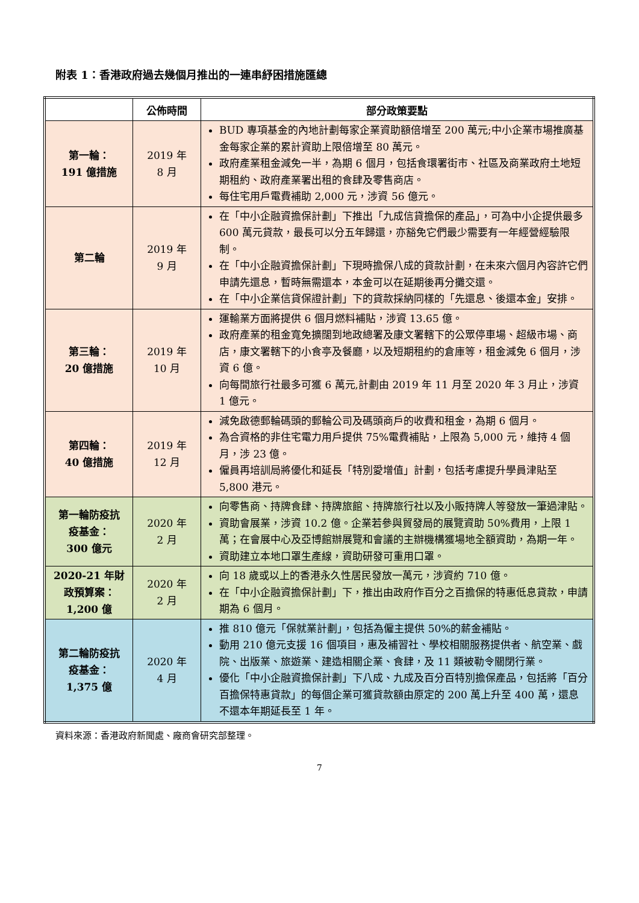附表 1：香港政府過去幾個月推出的一連串紓困措施匯總
| | 公佈時間 | 部分政策要點 |
| --- | --- | --- |
| 第一輪： 191 億措施 | 2019 年 8 月 | BUD 專項基金的內地計劃每家企業資助額倍增至 200 萬元;中小企業市場推廣基金每家企業的累計資助上限倍增至 80 萬元。 政府產業租金減免一半，為期 6 個月，包括食環署街市、社區及商業政府土地短期租約、政府產業署出租的食肆及零售商店。 每住宅用戶電費補助 2,000 元，涉資 56 億元。 |
| 第二輪 | 2019 年 9 月 | 在「中小企融資擔保計劃」下推出「九成信貸擔保的產品」，可為中小企提供最多 600 萬元貸款，最長可以分五年歸還，亦豁免它們最少需要有一年經營經驗限制。 在「中小企融資擔保計劃」下現時擔保八成的貸款計劃，在未來六個月內容許它們申請先還息，暫時無需還本，本金可以在延期後再分攤交還。 在「中小企業信貸保證計劃」下的貸款採納同樣的「先還息、後還本金」安排。 |
| 第三輪： 20 億措施 | 2019 年 10 月 | 運輸業方面將提供 6 個月燃料補貼，涉資 13.65 億。 政府產業的租金寬免擴闊到地政總署及康文署轄下的公眾停車場、超級市場、商店，康文署轄下的小食亭及餐廳，以及短期租約的倉庫等，租金減免 6 個月，涉資 6 億。 向每間旅行社最多可獲 6 萬元,計劃由 2019 年 11 月至 2020 年 3 月止，涉資 1 億元。 |
| 第四輪： 40 億措施 | 2019 年 12 月 | 減免啟德郵輪碼頭的郵輪公司及碼頭商戶的收費和租金，為期 6 個月。 為合資格的非住宅電力用戶提供 75%電費補貼，上限為 5,000 元，維持 4 個月，涉 23 億。 僱員再培訓局將優化和延長「特別愛增值」計劃，包括考慮提升學員津貼至 5,800 港元。 |
| 第一輪防疫抗 疫基金： 300 億元 | 2020 年 2 月 | 向零售商、持牌食肆、持牌旅館、持牌旅行社以及小販持牌人等發放一筆過津貼。 資助會展業，涉資 10.2 億。企業若參與貿發局的展覽資助 50%費用，上限 1 萬；在會展中心及亞博館辦展覽和會議的主辦機構獲場地全額資助，為期一年。 資助建立本地口罩生產線，資助研發可重用口罩。 |
| 2020-21 年財 政預算案： 1,200 億 | 2020 年 2 月 | 向 18 歲或以上的香港永久性居民發放一萬元，涉資約 710 億。 在「中小企融資擔保計劃」下，推出由政府作百分之百擔保的特惠低息貸款，申請期為 6 個月。 |
| 第二輪防疫抗 疫基金： 1,375 億 | 2020 年 4 月 | 推 810 億元「保就業計劃」，包括為僱主提供 50%的薪金補貼。 動用 210 億元支援 16 個項目，惠及補習社、學校相關服務提供者、航空業、戲院、出版業、旅遊業、建造相關企業、食肆，及 11 類被勒令關閉行業。 優化「中小企融資擔保計劃」下八成、九成及百分百特別擔保產品，包括將「百分百擔保特惠貸款」的每個企業可獲貸款額由原定的 200 萬上升至 400 萬，還息不還本年期延長至 1 年。 |
資料來源：香港政府新聞處、廠商會研究部整理。
7